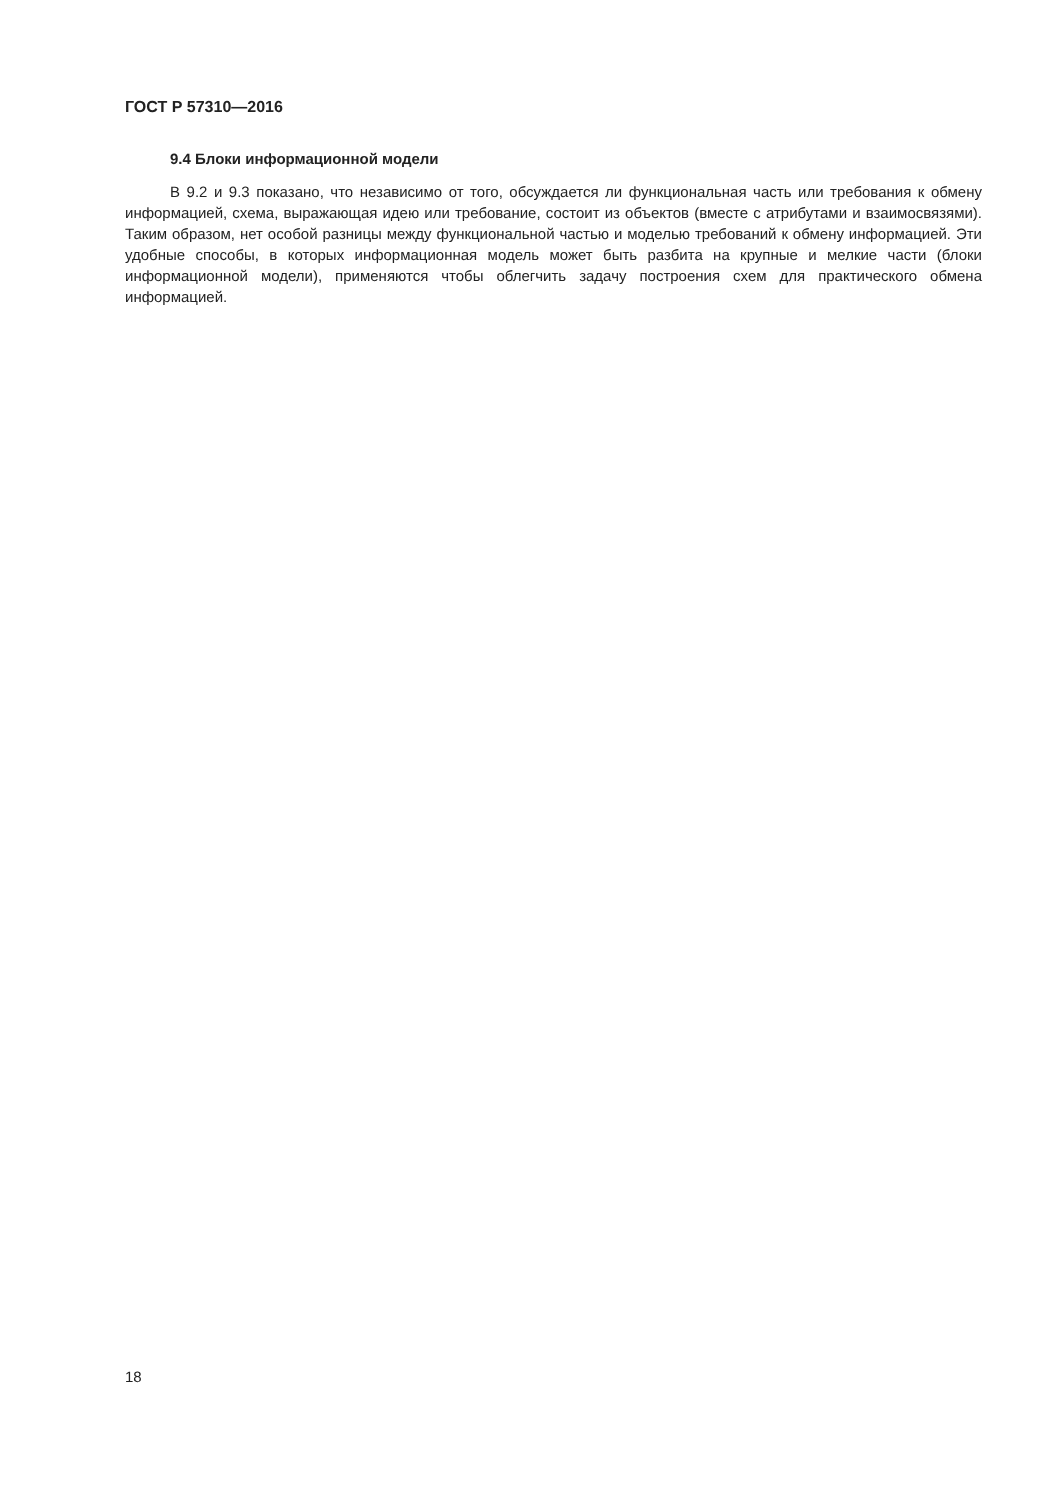ГОСТ Р 57310—2016
9.4 Блоки информационной модели
В 9.2 и 9.3 показано, что независимо от того, обсуждается ли функциональная часть или требования к обмену информацией, схема, выражающая идею или требование, состоит из объектов (вместе с атрибутами и взаимосвязями). Таким образом, нет особой разницы между функциональной частью и моделью требований к обмену информацией. Эти удобные способы, в которых информационная модель может быть разбита на крупные и мелкие части (блоки информационной модели), применяются чтобы облегчить задачу построения схем для практического обмена информацией.
18